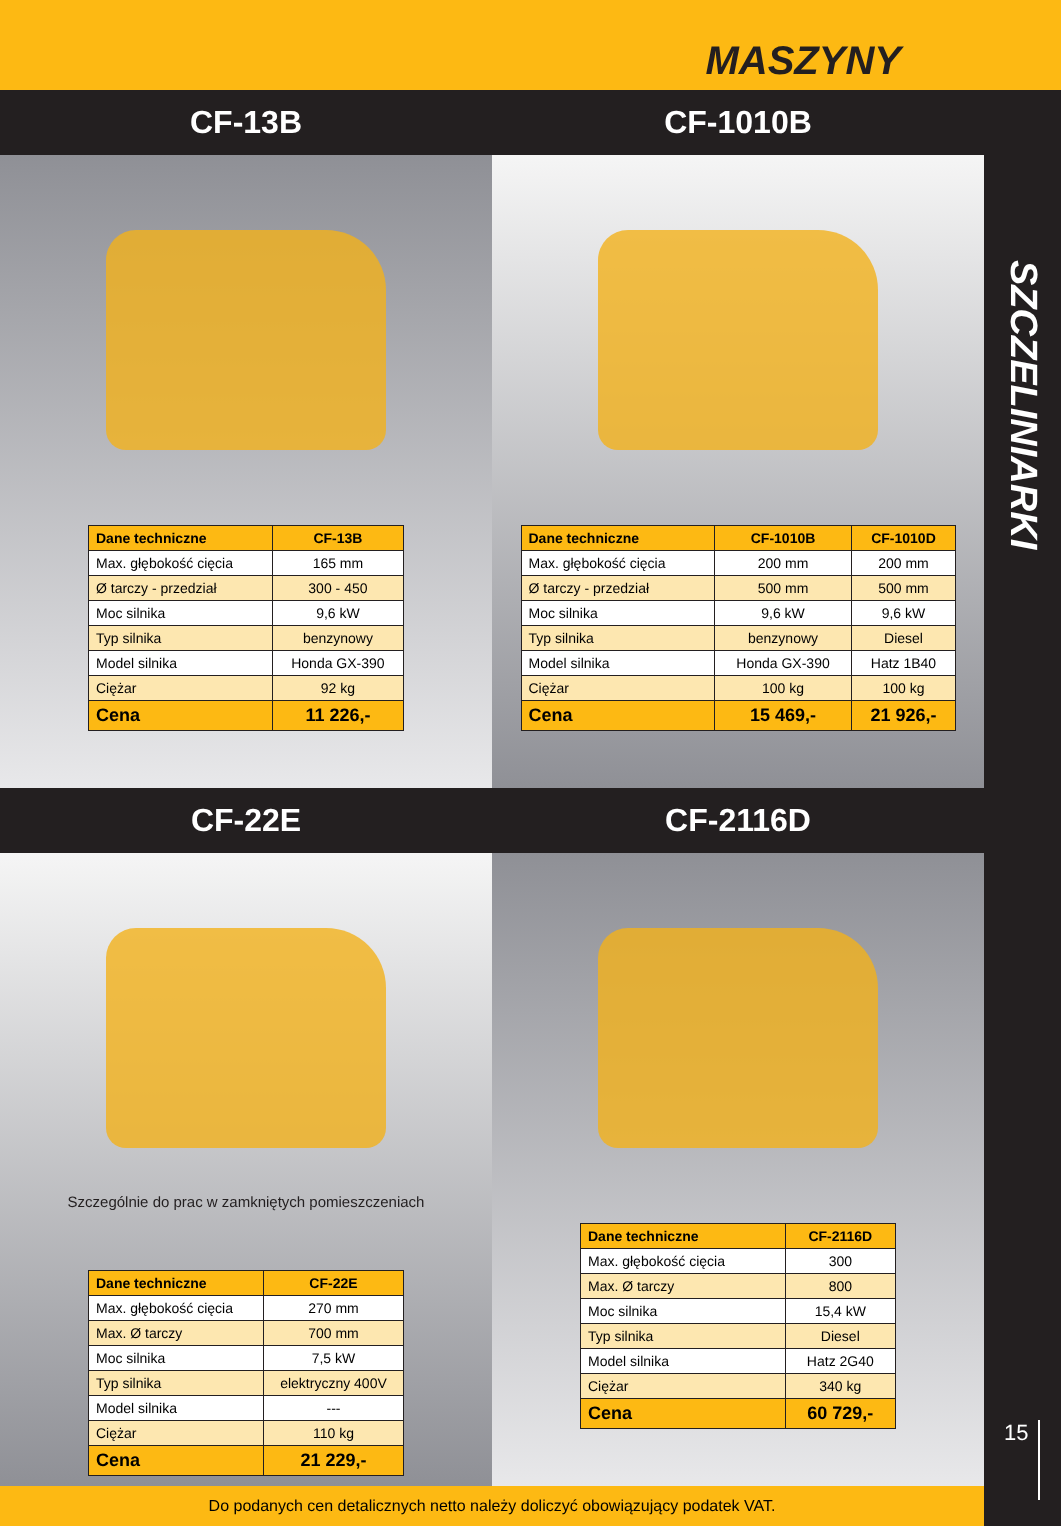MASZYNY
CF-13B CF-1010B
| Dane techniczne | CF-13B |
| --- | --- |
| Max. głębokość cięcia | 165 mm |
| Ø tarczy - przedział | 300 - 450 |
| Moc silnika | 9,6 kW |
| Typ silnika | benzynowy |
| Model silnika | Honda GX-390 |
| Ciężar | 92 kg |
| Cena | 11 226,- |
| Dane techniczne | CF-1010B | CF-1010D |
| --- | --- | --- |
| Max. głębokość cięcia | 200 mm | 200 mm |
| Ø tarczy - przedział | 500 mm | 500 mm |
| Moc silnika | 9,6 kW | 9,6 kW |
| Typ silnika | benzynowy | Diesel |
| Model silnika | Honda GX-390 | Hatz 1B40 |
| Ciężar | 100 kg | 100 kg |
| Cena | 15 469,- | 21 926,- |
CF-22E CF-2116D
Szczególnie do prac w zamkniętych pomieszczeniach
| Dane techniczne | CF-22E |
| --- | --- |
| Max. głębokość cięcia | 270 mm |
| Max. Ø tarczy | 700 mm |
| Moc silnika | 7,5 kW |
| Typ silnika | elektryczny 400V |
| Model silnika | --- |
| Ciężar | 110 kg |
| Cena | 21 229,- |
| Dane techniczne | CF-2116D |
| --- | --- |
| Max. głębokość cięcia | 300 |
| Max. Ø tarczy | 800 |
| Moc silnika | 15,4 kW |
| Typ silnika | Diesel |
| Model silnika | Hatz 2G40 |
| Ciężar | 340 kg |
| Cena | 60 729,- |
Do podanych cen detalicznych netto należy doliczyć obowiązujący podatek VAT.
SZCZELINIARKI
15